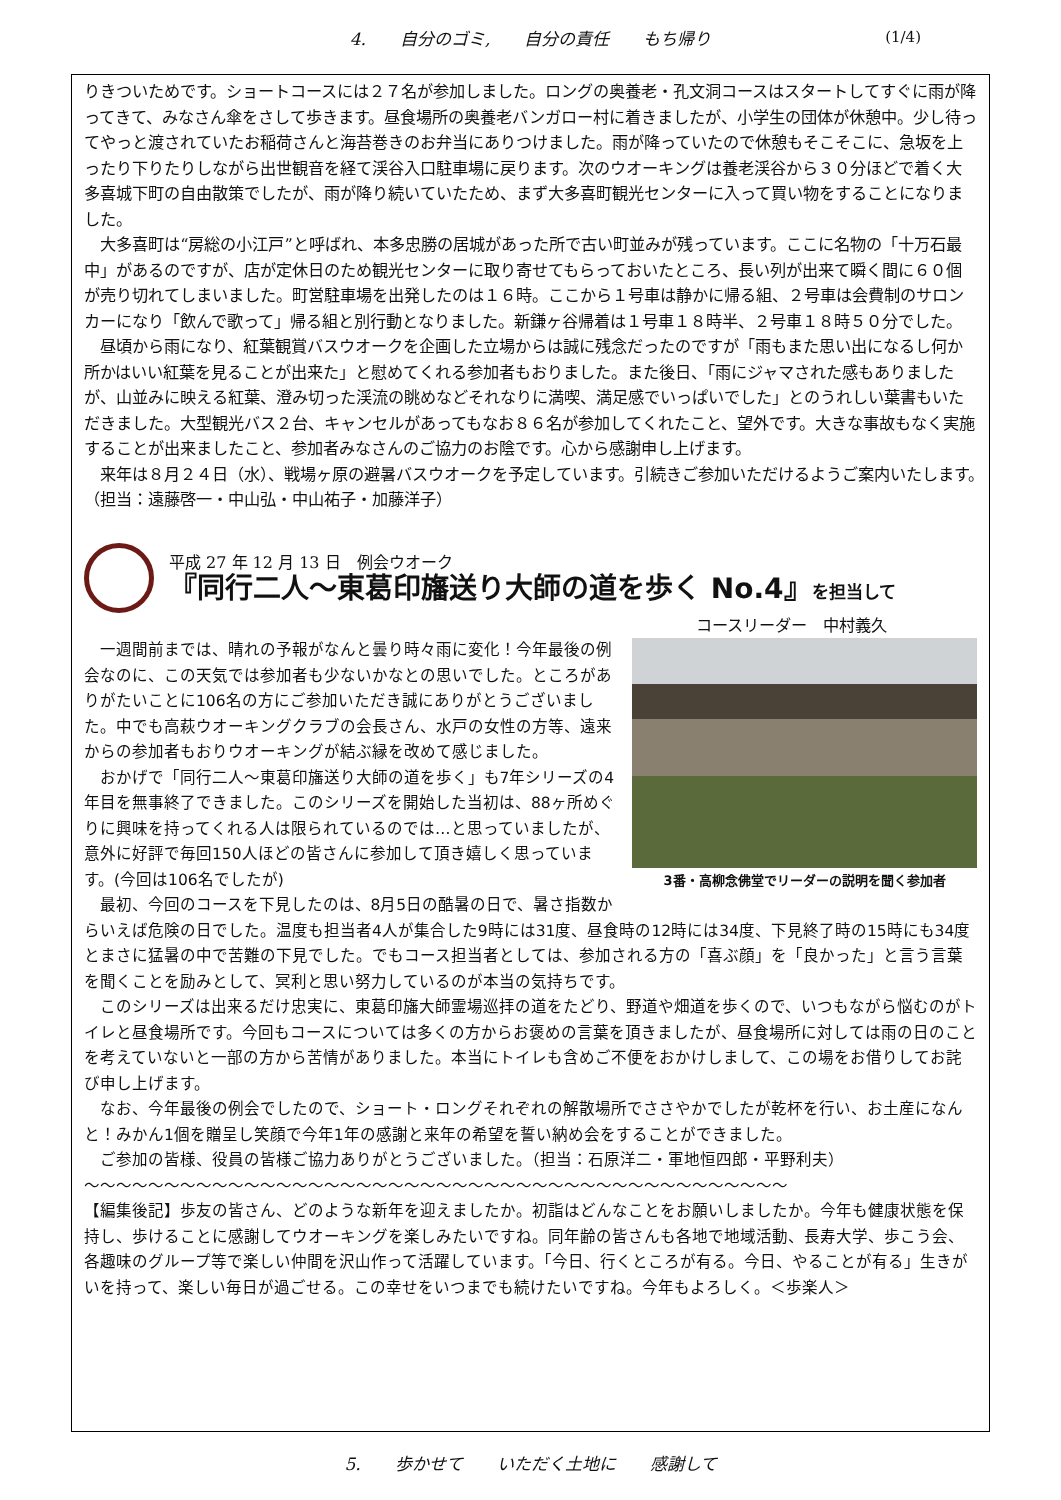4.　　自分のゴミ,　　自分の責任　　もち帰り (1/4)
りきついためです。ショートコースには２７名が参加しました。ロングの奥養老・孔文洞コースはスタートしてすぐに雨が降ってきて、みなさん傘をさして歩きます。昼食場所の奥養老バンガロー村に着きましたが、小学生の団体が休憩中。少し待ってやっと渡されていたお稲荷さんと海苔巻きのお弁当にありつけました。雨が降っていたので休憩もそこそこに、急坂を上ったり下りたりしながら出世観音を経て渓谷入口駐車場に戻ります。次のウオーキングは養老渓谷から３０分ほどで着く大多喜城下町の自由散策でしたが、雨が降り続いていたため、まず大多喜町観光センターに入って買い物をすることになりました。
大多喜町は“房総の小江戸”と呼ばれ、本多忠勝の居城があった所で古い町並みが残っています。ここに名物の「十万石最中」があるのですが、店が定休日のため観光センターに取り寄せてもらっておいたところ、長い列が出来て瞬く間に６０個が売り切れてしまいました。町営駐車場を出発したのは１６時。ここから１号車は静かに帰る組、２号車は会費制のサロンカーになり「飲んで歌って」帰る組と別行動となりました。新鎌ヶ谷帰着は１号車１８時半、２号車１８時５０分でした。
昼頃から雨になり、紅葉観賞バスウオークを企画した立場からは誠に残念だったのですが「雨もまた思い出になるし何か所かはいい紅葉を見ることが出来た」と慰めてくれる参加者もおりました。また後日、「雨にジャマされた感もありましたが、山並みに映える紅葉、澄み切った渓流の眺めなどそれなりに満喫、満足感でいっぱいでした」とのうれしい葉書もいただきました。大型観光バス２台、キャンセルがあってもなお８６名が参加してくれたこと、望外です。大きな事故もなく実施することが出来ましたこと、参加者みなさんのご協力のお陰です。心から感謝申し上げます。
来年は８月２４日（水）、戦場ヶ原の避暑バスウオークを予定しています。引続きご参加いただけるようご案内いたします。　（担当：遠藤啓一・中山弘・中山祐子・加藤洋子）
平成 27 年 12 月 13 日　例会ウオーク
『同行二人～東葛印旛送り大師の道を歩く No.4』を担当して
コースリーダー　中村義久
3番・高柳念佛堂でリーダーの説明を聞く参加者
一週間前までは、晴れの予報がなんと曇り時々雨に変化！今年最後の例会なのに、この天気では参加者も少ないかなとの思いでした。ところがありがたいことに106名の方にご参加いただき誠にありがとうございました。中でも高萩ウオーキングクラブの会長さん、水戸の女性の方等、遠来からの参加者もおりウオーキングが結ぶ縁を改めて感じました。
おかげで「同行二人～東葛印旛送り大師の道を歩く」も7年シリーズの4年目を無事終了できました。このシリーズを開始した当初は、88ヶ所めぐりに興味を持ってくれる人は限られているのでは…と思っていましたが、意外に好評で毎回150人ほどの皆さんに参加して頂き嬉しく思っています。(今回は106名でしたが)
最初、今回のコースを下見したのは、8月5日の酷暑の日で、暑さ指数からいえば危険の日でした。温度も担当者4人が集合した9時には31度、昼食時の12時には34度、下見終了時の15時にも34度とまさに猛暑の中で苦難の下見でした。でもコース担当者としては、参加される方の「喜ぶ顔」を「良かった」と言う言葉を聞くことを励みとして、冥利と思い努力しているのが本当の気持ちです。
このシリーズは出来るだけ忠実に、東葛印旛大師霊場巡拝の道をたどり、野道や畑道を歩くので、いつもながら悩むのがトイレと昼食場所です。今回もコースについては多くの方からお褒めの言葉を頂きましたが、昼食場所に対しては雨の日のことを考えていないと一部の方から苦情がありました。本当にトイレも含めご不便をおかけしまして、この場をお借りしてお詫び申し上げます。
なお、今年最後の例会でしたので、ショート・ロングそれぞれの解散場所でささやかでしたが乾杯を行い、お土産になんと！みかん1個を贈呈し笑顔で今年1年の感謝と来年の希望を誓い納め会をすることができました。
ご参加の皆様、役員の皆様ご協力ありがとうございました。（担当：石原洋二・軍地恒四郎・平野利夫）
～～～～～～～～～～～～～～～～～～～～～～～～～～～～～～～～～～～～～～～～～～～～
【編集後記】歩友の皆さん、どのような新年を迎えましたか。初詣はどんなことをお願いしましたか。今年も健康状態を保持し、歩けることに感謝してウオーキングを楽しみたいですね。同年齢の皆さんも各地で地域活動、長寿大学、歩こう会、各趣味のグループ等で楽しい仲間を沢山作って活躍しています。「今日、行くところが有る。今日、やることが有る」生きがいを持って、楽しい毎日が過ごせる。この幸せをいつまでも続けたいですね。今年もよろしく。＜歩楽人＞
5.　　歩かせて　　いただく土地に　　感謝して